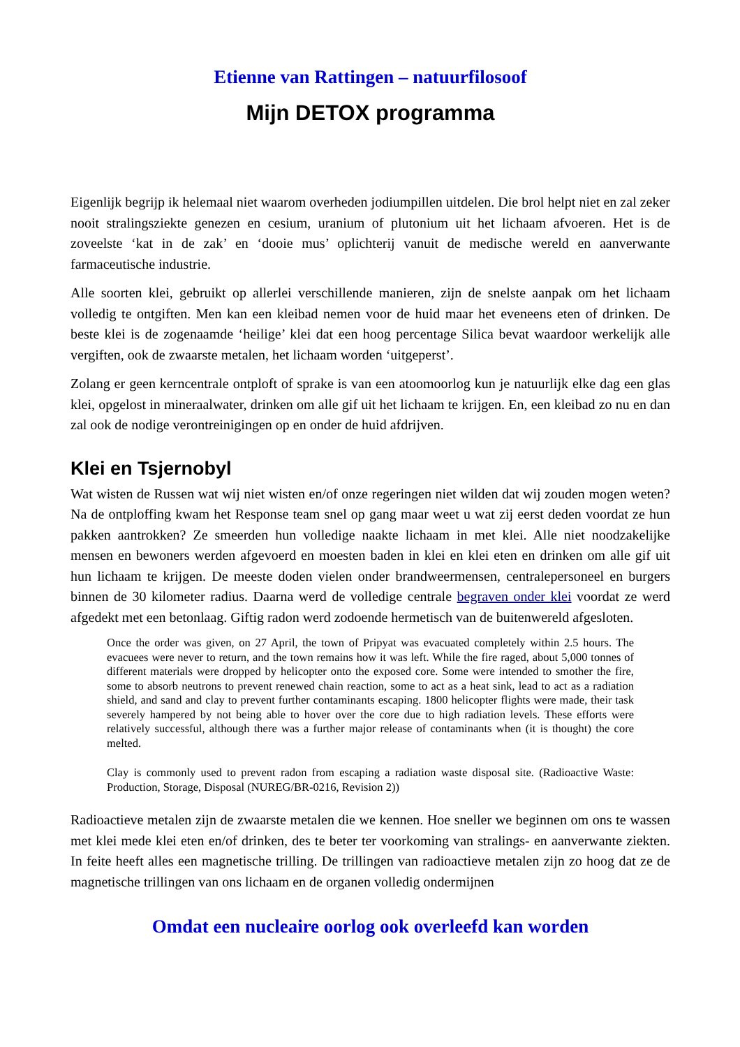Etienne van Rattingen – natuurfilosoof
Mijn DETOX programma
Eigenlijk begrijp ik helemaal niet waarom overheden jodiumpillen uitdelen. Die brol helpt niet en zal zeker nooit stralingsziekte genezen en cesium, uranium of plutonium uit het lichaam afvoeren. Het is de zoveelste ‘kat in de zak’ en ‘dooie mus’ oplichterij vanuit de medische wereld en aanverwante farmaceutische industrie.
Alle soorten klei, gebruikt op allerlei verschillende manieren, zijn de snelste aanpak om het lichaam volledig te ontgiften. Men kan een kleibad nemen voor de huid maar het eveneens eten of drinken. De beste klei is de zogenaamde ‘heilige’ klei dat een hoog percentage Silica bevat waardoor werkelijk alle vergiften, ook de zwaarste metalen, het lichaam worden ‘uitgeperst’.
Zolang er geen kerncentrale ontploft of sprake is van een atoomoorlog kun je natuurlijk elke dag een glas klei, opgelost in mineraalwater, drinken om alle gif uit het lichaam te krijgen. En, een kleibad zo nu en dan zal ook de nodige verontreinigingen op en onder de huid afdrijven.
Klei en Tsjernobyl
Wat wisten de Russen wat wij niet wisten en/of onze regeringen niet wilden dat wij zouden mogen weten? Na de ontploffing kwam het Response team snel op gang maar weet u wat zij eerst deden voordat ze hun pakken aantrokken? Ze smeerden hun volledige naakte lichaam in met klei. Alle niet noodzakelijke mensen en bewoners werden afgevoerd en moesten baden in klei en klei eten en drinken om alle gif uit hun lichaam te krijgen. De meeste doden vielen onder brandweermensen, centralepersoneel en burgers binnen de 30 kilometer radius. Daarna werd de volledige centrale begraven onder klei voordat ze werd afgedekt met een betonlaag. Giftig radon werd zodoende hermetisch van de buitenwereld afgesloten.
Once the order was given, on 27 April, the town of Pripyat was evacuated completely within 2.5 hours. The evacuees were never to return, and the town remains how it was left. While the fire raged, about 5,000 tonnes of different materials were dropped by helicopter onto the exposed core. Some were intended to smother the fire, some to absorb neutrons to prevent renewed chain reaction, some to act as a heat sink, lead to act as a radiation shield, and sand and clay to prevent further contaminants escaping. 1800 helicopter flights were made, their task severely hampered by not being able to hover over the core due to high radiation levels. These efforts were relatively successful, although there was a further major release of contaminants when (it is thought) the core melted.
Clay is commonly used to prevent radon from escaping a radiation waste disposal site. (Radioactive Waste: Production, Storage, Disposal (NUREG/BR-0216, Revision 2))
Radioactieve metalen zijn de zwaarste metalen die we kennen. Hoe sneller we beginnen om ons te wassen met klei mede klei eten en/of drinken, des te beter ter voorkoming van stralings- en aanverwante ziekten. In feite heeft alles een magnetische trilling. De trillingen van radioactieve metalen zijn zo hoog dat ze de magnetische trillingen van ons lichaam en de organen volledig ondermijnen
Omdat een nucleaire oorlog ook overleefd kan worden